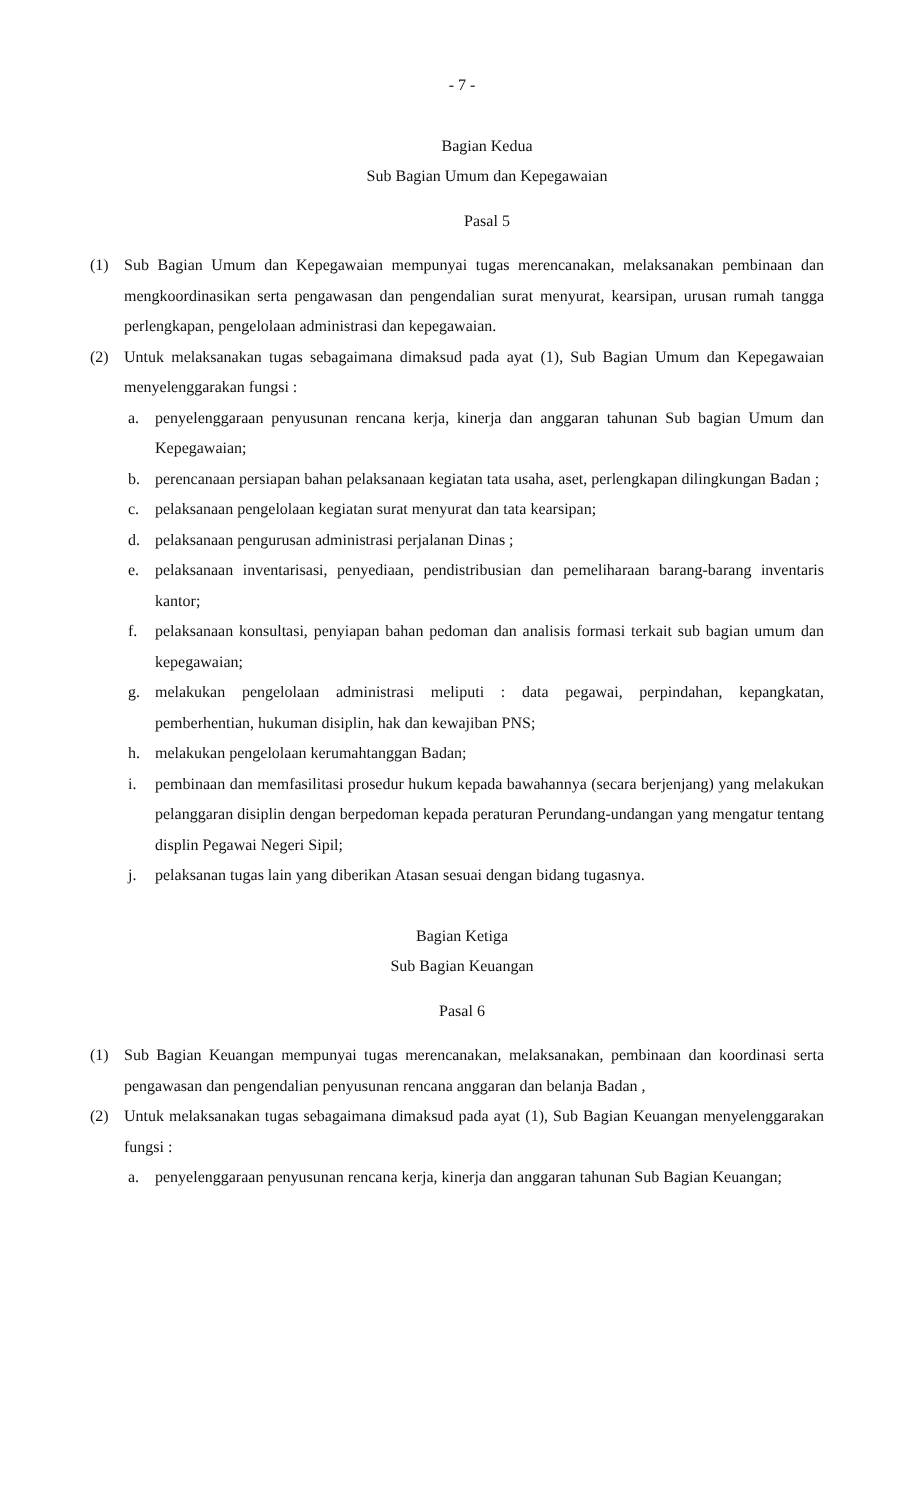- 7 -
Bagian Kedua
Sub Bagian Umum dan Kepegawaian
Pasal 5
(1) Sub Bagian Umum dan Kepegawaian mempunyai tugas merencanakan, melaksanakan pembinaan dan mengkoordinasikan serta pengawasan dan pengendalian surat menyurat, kearsipan, urusan rumah tangga perlengkapan, pengelolaan administrasi dan kepegawaian.
(2) Untuk melaksanakan tugas sebagaimana dimaksud pada ayat (1), Sub Bagian Umum dan Kepegawaian menyelenggarakan fungsi :
a. penyelenggaraan penyusunan rencana kerja, kinerja dan anggaran tahunan Sub bagian Umum dan Kepegawaian;
b. perencanaan persiapan bahan pelaksanaan kegiatan tata usaha, aset, perlengkapan dilingkungan Badan ;
c. pelaksanaan pengelolaan kegiatan surat menyurat dan tata kearsipan;
d. pelaksanaan pengurusan administrasi perjalanan Dinas ;
e. pelaksanaan inventarisasi, penyediaan, pendistribusian dan pemeliharaan barang-barang inventaris kantor;
f. pelaksanaan konsultasi, penyiapan bahan pedoman dan analisis formasi terkait sub bagian umum dan kepegawaian;
g. melakukan pengelolaan administrasi meliputi : data pegawai, perpindahan, kepangkatan, pemberhentian, hukuman disiplin, hak dan kewajiban PNS;
h. melakukan pengelolaan kerumahtanggan Badan;
i. pembinaan dan memfasilitasi prosedur hukum kepada bawahannya (secara berjenjang) yang melakukan pelanggaran disiplin dengan berpedoman kepada peraturan Perundang-undangan yang mengatur tentang displin Pegawai Negeri Sipil;
j. pelaksanan tugas lain yang diberikan Atasan sesuai dengan bidang tugasnya.
Bagian Ketiga
Sub Bagian Keuangan
Pasal 6
(1) Sub Bagian Keuangan mempunyai tugas merencanakan, melaksanakan, pembinaan dan koordinasi serta pengawasan dan pengendalian penyusunan rencana anggaran dan belanja Badan ,
(2) Untuk melaksanakan tugas sebagaimana dimaksud pada ayat (1), Sub Bagian Keuangan menyelenggarakan fungsi :
a. penyelenggaraan penyusunan rencana kerja, kinerja dan anggaran tahunan Sub Bagian Keuangan;